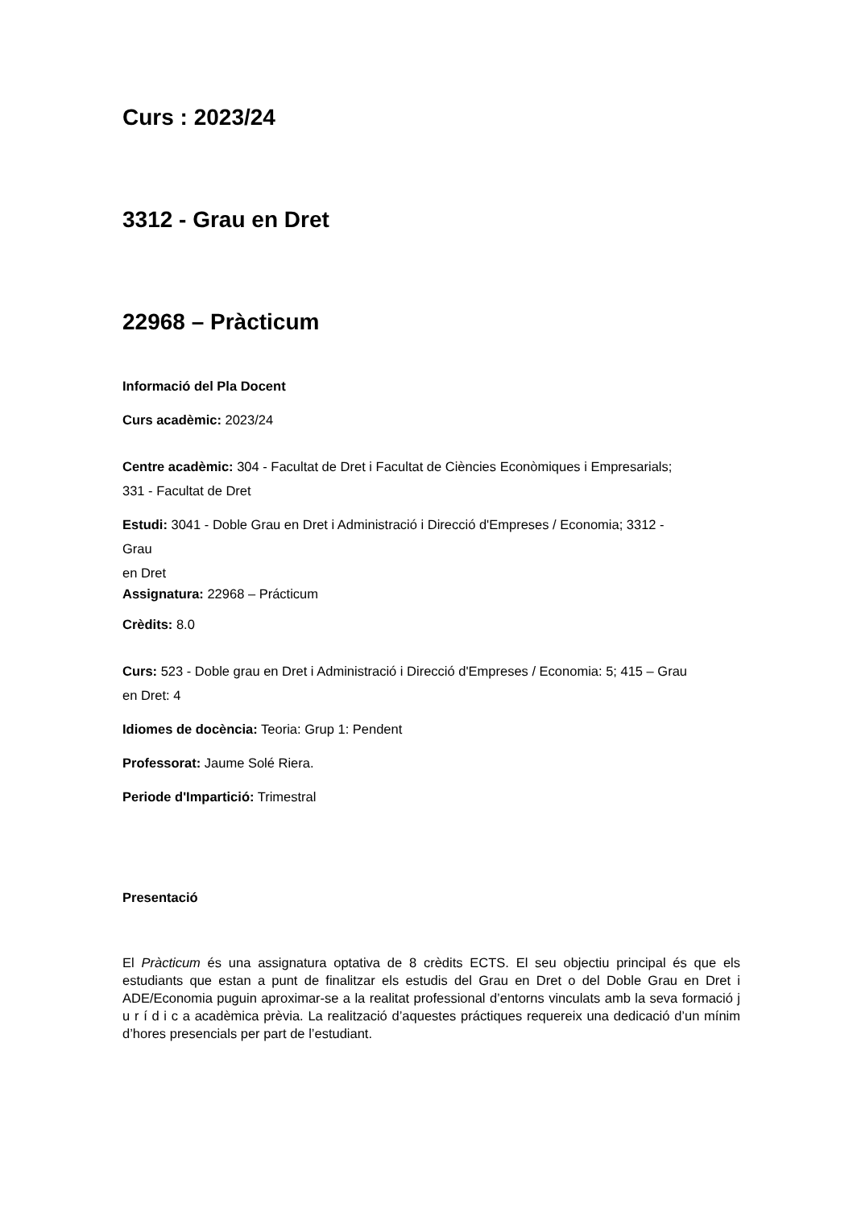Curs : 2023/24
3312 - Grau en Dret
22968 – Pràcticum
Informació del Pla Docent
Curs acadèmic: 2023/24
Centre acadèmic: 304 - Facultat de Dret i Facultat de Ciències Econòmiques i Empresarials;
331 - Facultat de Dret
Estudi: 3041 - Doble Grau en Dret i Administració i Direcció d'Empreses / Economia; 3312 -
Grau
en Dret
Assignatura: 22968 – Prácticum
Crèdits: 8.0
Curs: 523 - Doble grau en Dret i Administració i Direcció d'Empreses / Economia: 5; 415 – Grau
en Dret: 4
Idiomes de docència: Teoria: Grup 1: Pendent
Professorat: Jaume Solé Riera.
Periode d'Impartició: Trimestral
Presentació
El Pràcticum és una assignatura optativa de 8 crèdits ECTS. El seu objectiu principal és que els estudiants que estan a punt de finalitzar els estudis del Grau en Dret o del Doble Grau en Dret i ADE/Economia puguin aproximar-se a la realitat professional d’entorns vinculats amb la seva formació j u r í d i c a acadèmica prèvia. La realització d’aquestes práctiques requereix una dedicació d’un mínim d’hores presencials per part de l’estudiant.